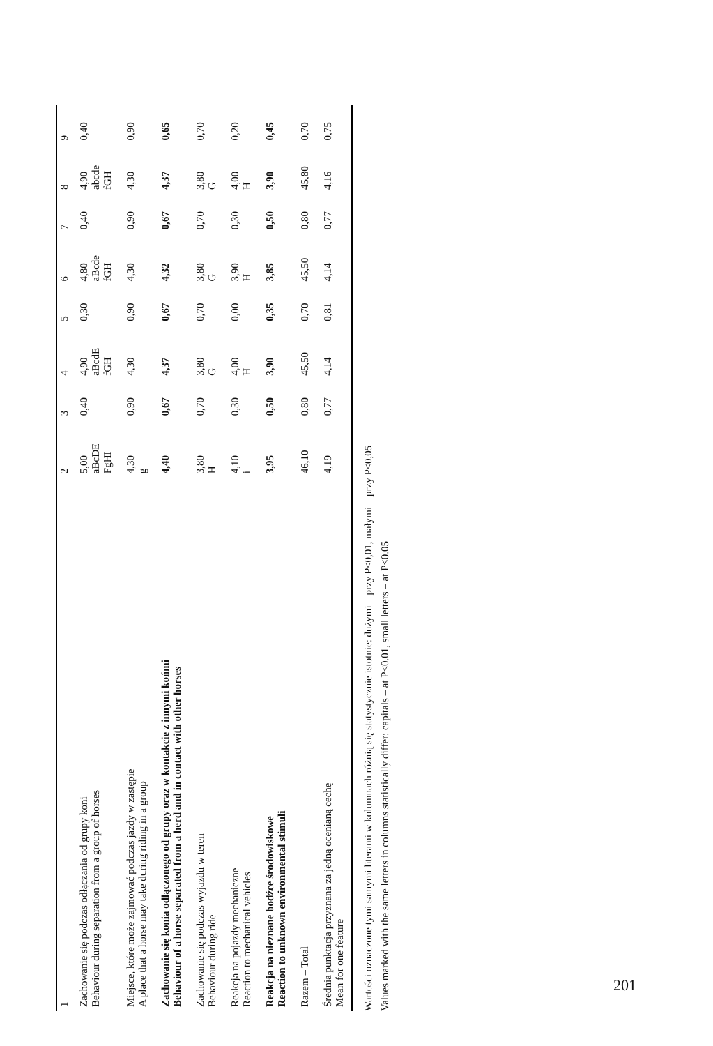| 1 | 2 | 3 | 4 | 5 | 6 | 7 | 8 | 9 |
| --- | --- | --- | --- | --- | --- | --- | --- | --- |
| Zachowanie się podczas odłączania od grupy koni Behaviour during separation from a group of horses | 5,00 aBcDE FgHI | 0,40 | 4,90 aBcdE fGH | 0,30 | 4,80 aBcde fGH | 0,40 | 4,90 abcde fGH | 0,40 |
| Miejsce, które może zajmować podczas jazdy w zastępie A place that a horse may take during riding in a group | 4,30 g | 0,90 | 4,30 | 0,90 | 4,30 | 0,90 | 4,30 | 0,90 |
| Zachowanie się konia odłączonego od grupy oraz w kontakcie z innymi końmi Behaviour of a horse separated from a herd and in contact with other horses | 4,40 | 0,67 | 4,37 | 0,67 | 4,32 | 0,67 | 4,37 | 0,65 |
| Zachowanie się podczas wyjazdu w teren Behaviour during ride | 3,80 H | 0,70 | 3,80 G | 0,70 | 3,80 G | 0,70 | 3,80 G | 0,70 |
| Reakcja na pojazdy mechaniczne Reaction to mechanical vehicles | 4,10 i | 0,30 | 4,00 H | 0,00 | 3,90 H | 0,30 | 4,00 H | 0,20 |
| Reakcja na nieznane bodźce środowiskowe Reaction to unknown environmental stimuli | 3,95 | 0,50 | 3,90 | 0,35 | 3,85 | 0,50 | 3,90 | 0,45 |
| Razem – Total | 46,10 | 0,80 | 45,50 | 0,70 | 45,50 | 0,80 | 45,80 | 0,70 |
| Średnia punktacja przyznana za jedną ocenianą cechę Mean for one feature | 4,19 | 0,77 | 4,14 | 0,81 | 4,14 | 0,77 | 4,16 | 0,75 |
Wartości oznaczone tymi samymi literami w kolumnach różnią się statystycznie istotnie: dużymi – przy P≤0,01, małymi – przy P≤0,05
Values marked with the same letters in columns statistically differ: capitals – at P≤0.01, small letters – at P≤0.05
201